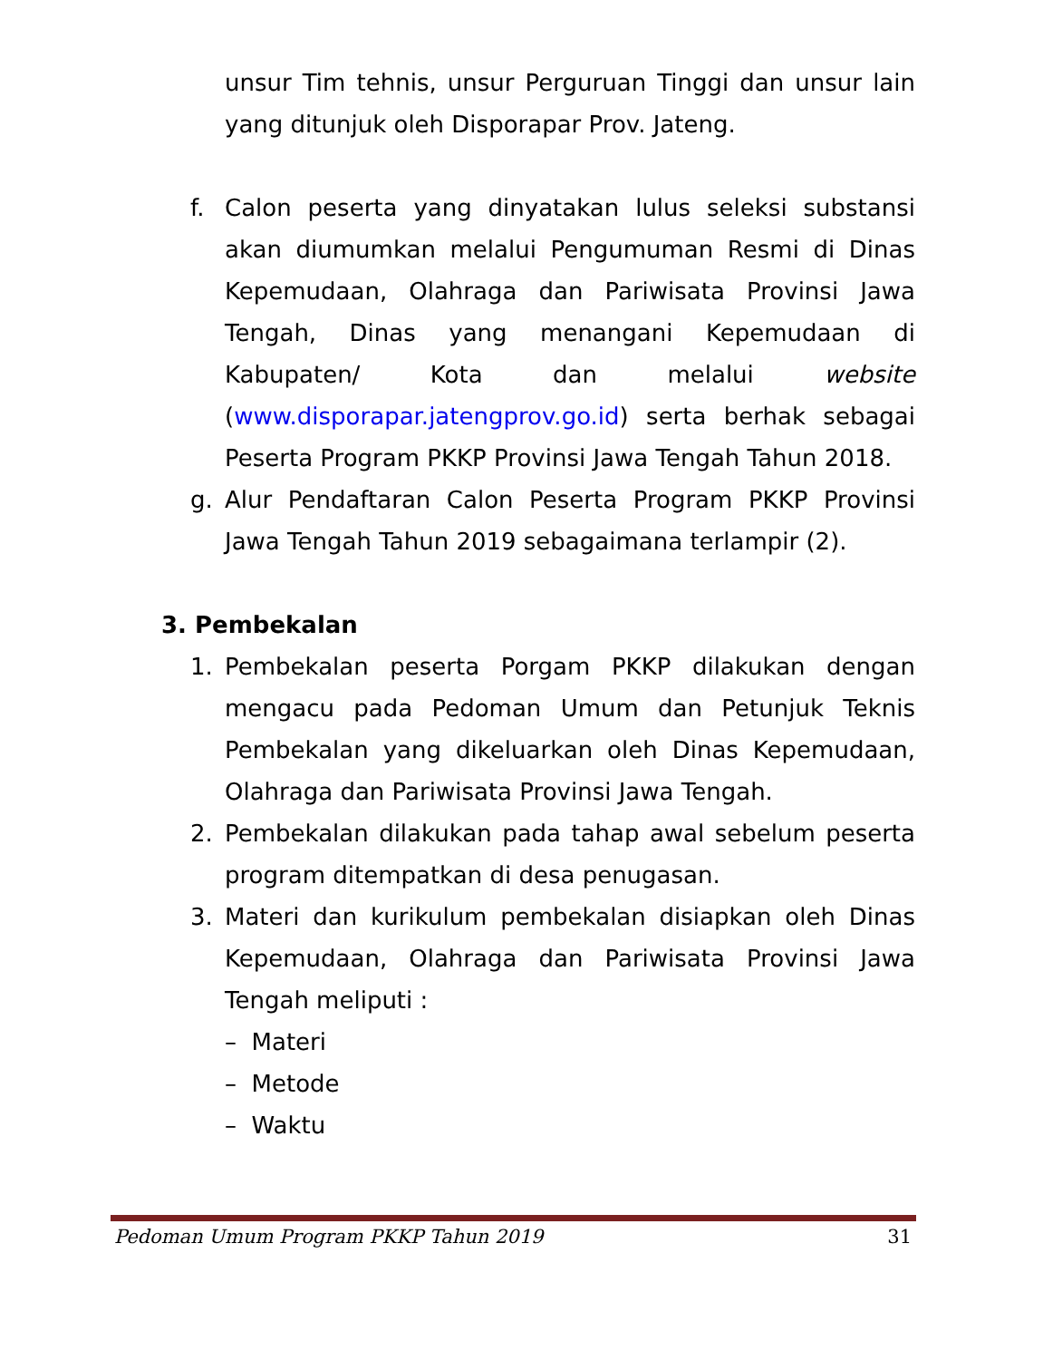unsur Tim tehnis, unsur Perguruan Tinggi dan unsur lain yang ditunjuk oleh Disporapar Prov. Jateng.
f. Calon peserta yang dinyatakan lulus seleksi substansi akan diumumkan melalui Pengumuman Resmi di Dinas Kepemudaan, Olahraga dan Pariwisata Provinsi Jawa Tengah, Dinas yang menangani Kepemudaan di Kabupaten/ Kota dan melalui website (www.disporapar.jatengprov.go.id) serta berhak sebagai Peserta Program PKKP Provinsi Jawa Tengah Tahun 2018.
g. Alur Pendaftaran Calon Peserta Program PKKP Provinsi Jawa Tengah Tahun 2019 sebagaimana terlampir (2).
3. Pembekalan
1. Pembekalan peserta Porgam PKKP dilakukan dengan mengacu pada Pedoman Umum dan Petunjuk Teknis Pembekalan yang dikeluarkan oleh Dinas Kepemudaan, Olahraga dan Pariwisata Provinsi Jawa Tengah.
2. Pembekalan dilakukan pada tahap awal sebelum peserta program ditempatkan di desa penugasan.
3. Materi dan kurikulum pembekalan disiapkan oleh Dinas Kepemudaan, Olahraga dan Pariwisata Provinsi Jawa Tengah meliputi :
– Materi
– Metode
– Waktu
Pedoman Umum Program PKKP Tahun 2019 31